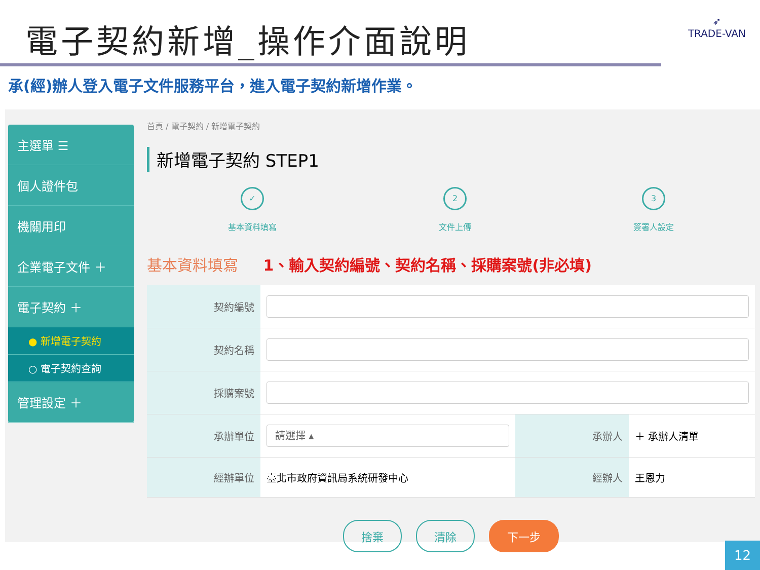電子契約新增_操作介面說明
➶
TRADE-VAN
承(經)辦人登入電子文件服務平台，進入電子契約新增作業。
主選單 ☰
個人證件包
機關用印
企業電子文件 ＋
電子契約 ＋
● 新增電子契約
○ 電子契約查詢
管理設定 ＋
首頁 / 電子契約 / 新增電子契約
新增電子契約 STEP1
✓
基本資料填寫
2
文件上傳
3
簽署人設定
基本資料填寫 1、輸入契約編號、契約名稱、採購案號(非必填)
| 契約編號 | | | |
| 契約名稱 | | | |
| 採購案號 | | | |
| 承辦單位 | 請選擇 ▴ | 承辦人 | ＋ 承辦人清單 |
| 經辦單位 | 臺北市政府資訊局系統研發中心 | 經辦人 | 王恩力 |
捨棄 清除 下一步
12